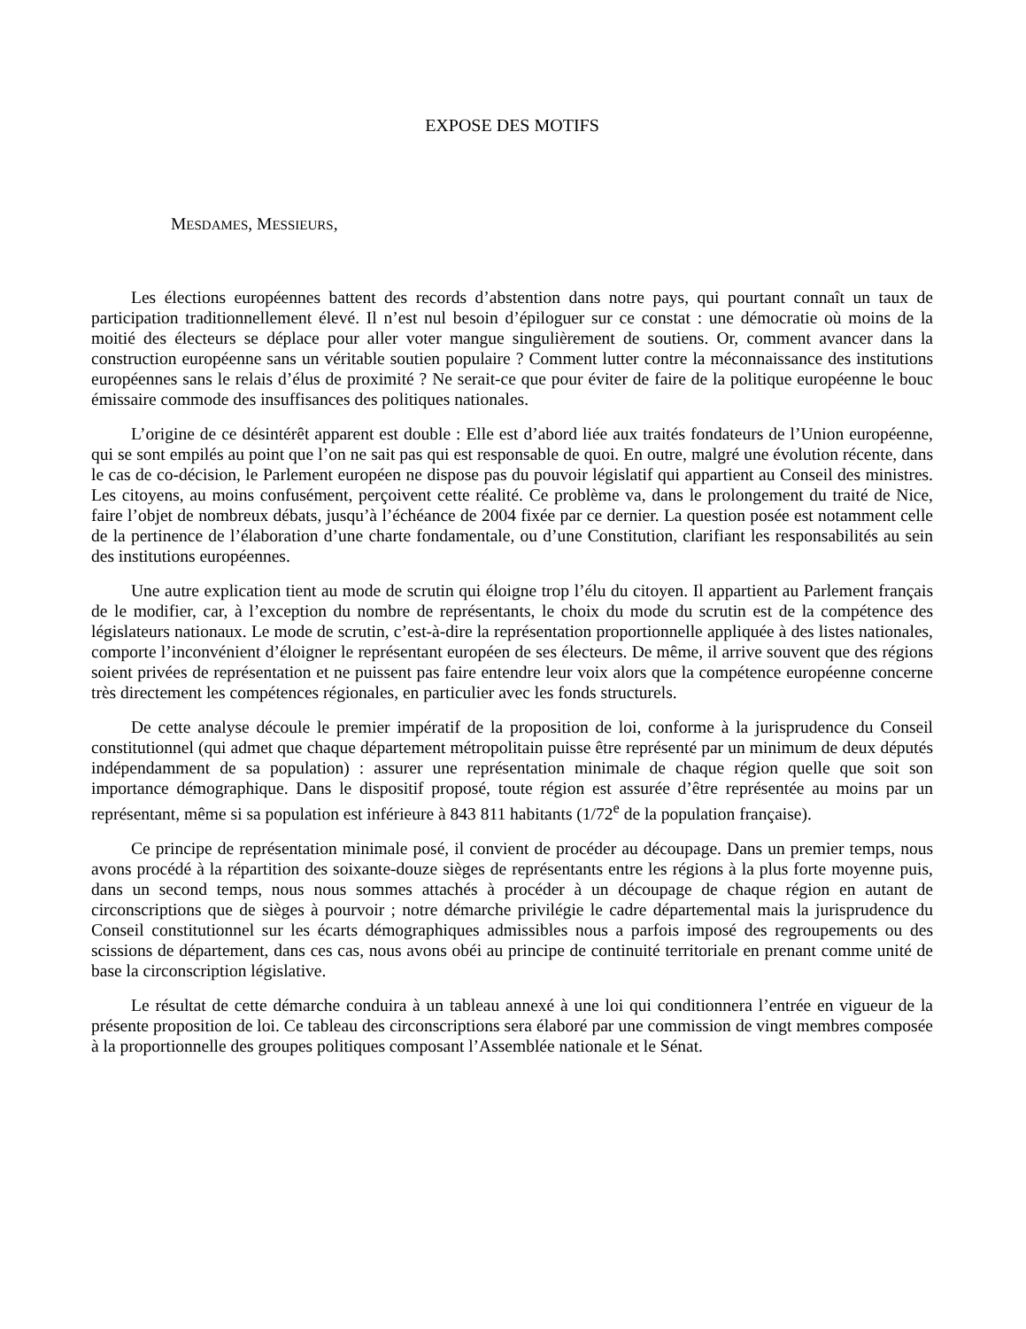EXPOSE DES MOTIFS
MESDAMES, MESSIEURS,
Les élections européennes battent des records d’abstention dans notre pays, qui pourtant connaît un taux de participation traditionnellement élevé. Il n’est nul besoin d’épiloguer sur ce constat : une démocratie où moins de la moitié des électeurs se déplace pour aller voter mangue singulièrement de soutiens. Or, comment avancer dans la construction européenne sans un véritable soutien populaire ? Comment lutter contre la méconnaissance des institutions européennes sans le relais d’élus de proximité ? Ne serait-ce que pour éviter de faire de la politique européenne le bouc émissaire commode des insuffisances des politiques nationales.
L’origine de ce désintérêt apparent est double : Elle est d’abord liée aux traités fondateurs de l’Union européenne, qui se sont empilés au point que l’on ne sait pas qui est responsable de quoi. En outre, malgré une évolution récente, dans le cas de co-décision, le Parlement européen ne dispose pas du pouvoir législatif qui appartient au Conseil des ministres. Les citoyens, au moins confusément, perçoivent cette réalité. Ce problème va, dans le prolongement du traité de Nice, faire l’objet de nombreux débats, jusqu’à l’échéance de 2004 fixée par ce dernier. La question posée est notamment celle de la pertinence de l’élaboration d’une charte fondamentale, ou d’une Constitution, clarifiant les responsabilités au sein des institutions européennes.
Une autre explication tient au mode de scrutin qui éloigne trop l’élu du citoyen. Il appartient au Parlement français de le modifier, car, à l’exception du nombre de représentants, le choix du mode du scrutin est de la compétence des législateurs nationaux. Le mode de scrutin, c’est-à-dire la représentation proportionnelle appliquée à des listes nationales, comporte l’inconvénient d’éloigner le représentant européen de ses électeurs. De même, il arrive souvent que des régions soient privées de représentation et ne puissent pas faire entendre leur voix alors que la compétence européenne concerne très directement les compétences régionales, en particulier avec les fonds structurels.
De cette analyse découle le premier impératif de la proposition de loi, conforme à la jurisprudence du Conseil constitutionnel (qui admet que chaque département métropolitain puisse être représenté par un minimum de deux députés indépendamment de sa population) : assurer une représentation minimale de chaque région quelle que soit son importance démographique. Dans le dispositif proposé, toute région est assurée d’être représentée au moins par un représentant, même si sa population est inférieure à 843 811 habitants (1/72<sup>e</sup> de la population française).
Ce principe de représentation minimale posé, il convient de procéder au découpage. Dans un premier temps, nous avons procédé à la répartition des soixante-douze sièges de représentants entre les régions à la plus forte moyenne puis, dans un second temps, nous nous sommes attachés à procéder à un découpage de chaque région en autant de circonscriptions que de sièges à pourvoir ; notre démarche privilégie le cadre départemental mais la jurisprudence du Conseil constitutionnel sur les écarts démographiques admissibles nous a parfois imposé des regroupements ou des scissions de département, dans ces cas, nous avons obéi au principe de continuité territoriale en prenant comme unité de base la circonscription législative.
Le résultat de cette démarche conduira à un tableau annexé à une loi qui conditionnera l’entrée en vigueur de la présente proposition de loi. Ce tableau des circonscriptions sera élaboré par une commission de vingt membres composée à la proportionnelle des groupes politiques composant l’Assemblée nationale et le Sénat.